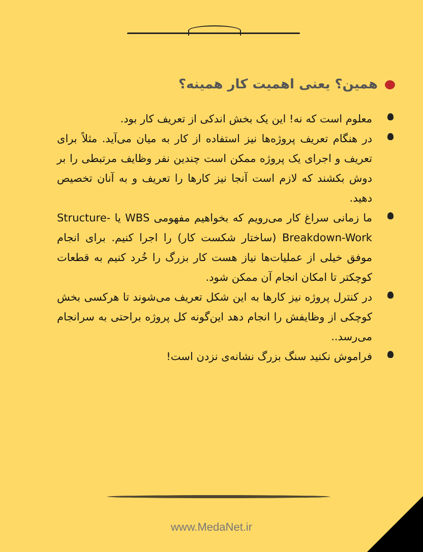همین؟ یعنی اهمیت کار همینه؟
معلوم است که نه! این یک بخش اندکی از تعریف کار بود.
در هنگام تعریف پروژه‌ها نیز استفاده از کار به میان می‌آید. مثلاً برای تعریف و اجرای یک پروژه ممکن است چندین نفر وظایف مرتبطی را بر دوش بکشند که لازم است آنجا نیز کارها را تعریف و به آنان تخصیص دهید.
ما زمانی سراغ کار می‌رویم که بخواهیم مفهومی WBS یا Structure-Breakdown-Work (ساختار شکست کار) را اجرا کنیم. برای انجام موفق خیلی از عملیات‌ها نیاز هست کار بزرگ را خُرد کنیم به قطعات کوچکتر تا امکان انجام آن ممکن شود.
در کنترل پروژه نیز کارها به این شکل تعریف می‌شوند تا هرکسی بخش کوچکی از وظایفش را انجام دهد این‌گونه کل پروژه براحتی به سرانجام می‌رسد..
فراموش نکنید سنگ بزرگ نشانه‌ی نزدن است!
www.MedaNet.ir